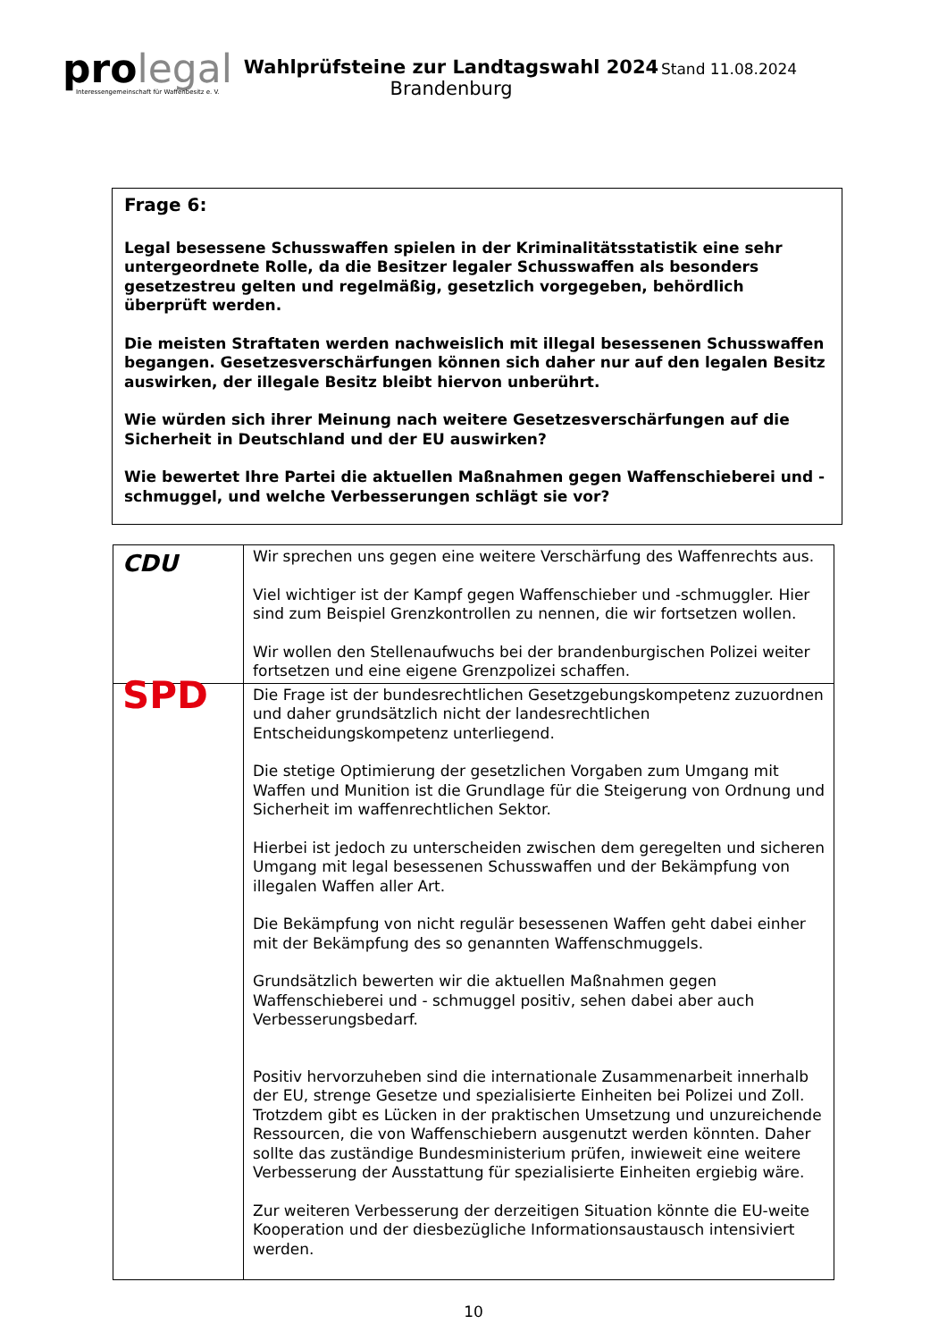pro legal
Interessengemeinschaft für Waffenbesitz e. V.
Wahlprüfsteine zur Landtagswahl 2024
Brandenburg
Stand 11.08.2024
Frage 6:
Legal besessene Schusswaffen spielen in der Kriminalitätsstatistik eine sehr untergeordnete Rolle, da die Besitzer legaler Schusswaffen als besonders gesetzestreu gelten und regelmäßig, gesetzlich vorgegeben, behördlich überprüft werden.
Die meisten Straftaten werden nachweislich mit illegal besessenen Schusswaffen begangen. Gesetzesverschärfungen können sich daher nur auf den legalen Besitz auswirken, der illegale Besitz bleibt hiervon unberührt.
Wie würden sich ihrer Meinung nach weitere Gesetzesverschärfungen auf die Sicherheit in Deutschland und der EU auswirken?
Wie bewertet Ihre Partei die aktuellen Maßnahmen gegen Waffenschieberei und -schmuggel, und welche Verbesserungen schlägt sie vor?
| CDU | Wir sprechen uns gegen eine weitere Verschärfung des Waffenrechts aus. Viel wichtiger ist der Kampf gegen Waffenschieber und -schmuggler. Hier sind zum Beispiel Grenzkontrollen zu nennen, die wir fortsetzen wollen. Wir wollen den Stellenaufwuchs bei der brandenburgischen Polizei weiter fortsetzen und eine eigene Grenzpolizei schaffen. |
| SPD | Die Frage ist der bundesrechtlichen Gesetzgebungskompetenz zuzuordnen und daher grundsätzlich nicht der landesrechtlichen Entscheidungskompetenz unterliegend. Die stetige Optimierung der gesetzlichen Vorgaben zum Umgang mit Waffen und Munition ist die Grundlage für die Steigerung von Ordnung und Sicherheit im waffenrechtlichen Sektor. Hierbei ist jedoch zu unterscheiden zwischen dem geregelten und sicheren Umgang mit legal besessenen Schusswaffen und der Bekämpfung von illegalen Waffen aller Art. Die Bekämpfung von nicht regulär besessenen Waffen geht dabei einher mit der Bekämpfung des so genannten Waffenschmuggels. Grundsätzlich bewerten wir die aktuellen Maßnahmen gegen Waffenschieberei und - schmuggel positiv, sehen dabei aber auch Verbesserungsbedarf. Positiv hervorzuheben sind die internationale Zusammenarbeit innerhalb der EU, strenge Gesetze und spezialisierte Einheiten bei Polizei und Zoll. Trotzdem gibt es Lücken in der praktischen Umsetzung und unzureichende Ressourcen, die von Waffenschiebern ausgenutzt werden könnten. Daher sollte das zuständige Bundesministerium prüfen, inwieweit eine weitere Verbesserung der Ausstattung für spezialisierte Einheiten ergiebig wäre. Zur weiteren Verbesserung der derzeitigen Situation könnte die EU-weite Kooperation und der diesbezügliche Informationsaustausch intensiviert werden. |
10